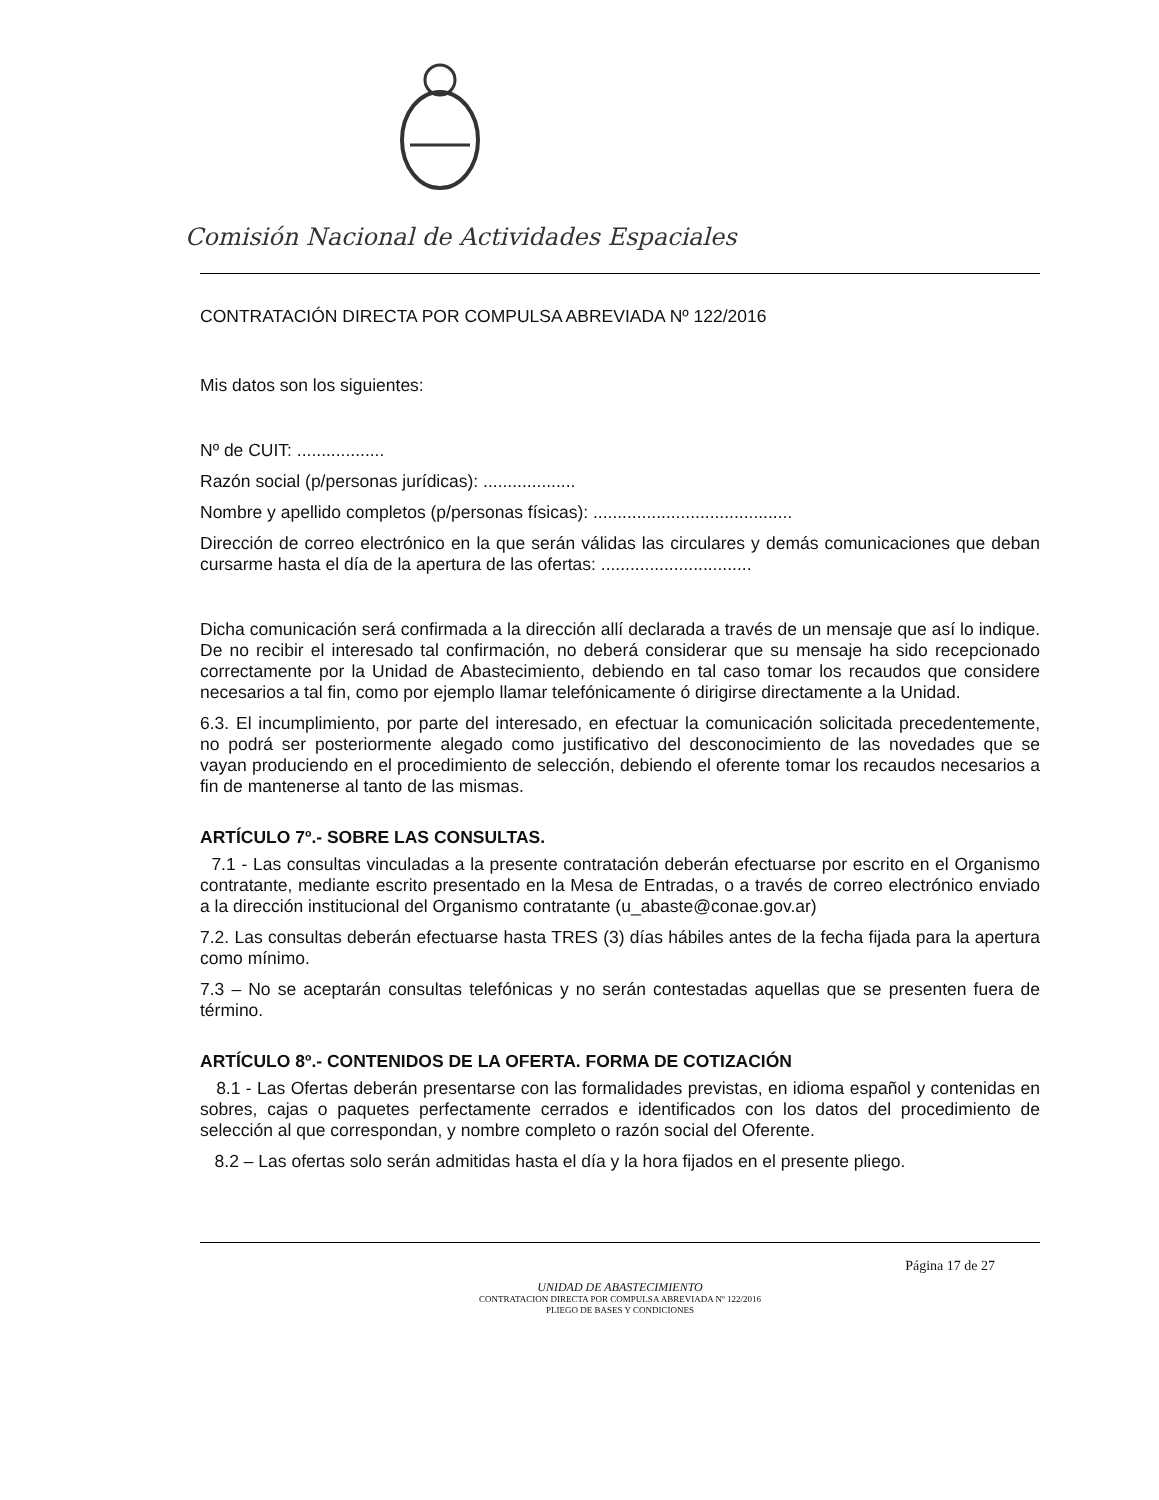Comisión Nacional de Actividades Espaciales
CONTRATACIÓN DIRECTA POR COMPULSA ABREVIADA Nº 122/2016
Mis datos son los siguientes:
Nº de CUIT: ..................
Razón social (p/personas jurídicas): ...................
Nombre y apellido completos (p/personas físicas): .........................................
Dirección de correo electrónico en la que serán válidas las circulares y demás comunicaciones que deban cursarme hasta el día de la apertura de las ofertas: ...............................
Dicha comunicación será confirmada a la dirección allí declarada a través de un mensaje que así lo indique. De no recibir el interesado tal confirmación, no deberá considerar que su mensaje ha sido recepcionado correctamente por la Unidad de Abastecimiento, debiendo en tal caso tomar los recaudos que considere necesarios a tal fin, como por ejemplo llamar telefónicamente ó dirigirse directamente a la Unidad.
6.3. El incumplimiento, por parte del interesado, en efectuar la comunicación solicitada precedentemente, no podrá ser posteriormente alegado como justificativo del desconocimiento de las novedades que se vayan produciendo en el procedimiento de selección, debiendo el oferente tomar los recaudos necesarios a fin de mantenerse al tanto de las mismas.
ARTÍCULO 7º.- SOBRE LAS CONSULTAS.
7.1 - Las consultas vinculadas a la presente contratación deberán efectuarse por escrito en el Organismo contratante, mediante escrito presentado en la Mesa de Entradas, o a través de correo electrónico enviado a la dirección institucional del Organismo contratante (u_abaste@conae.gov.ar)
7.2. Las consultas deberán efectuarse hasta TRES (3) días hábiles antes de la fecha fijada para la apertura como mínimo.
7.3 – No se aceptarán consultas telefónicas y no serán contestadas aquellas que se presenten fuera de término.
ARTÍCULO 8º.- CONTENIDOS DE LA OFERTA. FORMA DE COTIZACIÓN
8.1 - Las Ofertas deberán presentarse con las formalidades previstas, en idioma español y contenidas en sobres, cajas o paquetes perfectamente cerrados e identificados con los datos del procedimiento de selección al que correspondan, y nombre completo o razón social del Oferente.
8.2 – Las ofertas solo serán admitidas hasta el día y la hora fijados en el presente pliego.
Página 17 de 27
UNIDAD DE ABASTECIMIENTO
CONTRATACION DIRECTA POR COMPULSA ABREVIADA Nº 122/2016
PLIEGO DE BASES Y CONDICIONES